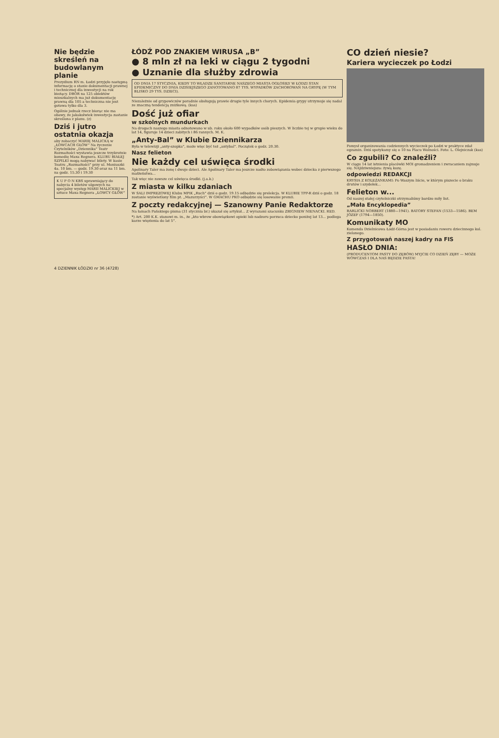Nie będzie skreśleń na budowlanym planie
Prezydium RN m. Łodzi przyjęło następną informację o stanie dokumentacji prawnej i technicznej dla inwestycji na rok bieżący. DBOR na 125 obiektów mieszkalnych ma już dokumentację prawną dla 105 a techniczna nie jest gotowa tylko dla 3.
Ogólnie jednak rzecz biorąc nie ma obawy, że jakakolwiek inwestycja zastanie skreślona z planu. (z)
Dziś i jutro ostatnia okazja
aby zobaczyć MARIĘ MALICKĄ w „ŁOWCACH GŁÓW” Na życzenie Czytelników „Dziennika” Teatr Rozmaitości wystawia jeszcze trzykrotnie komedię Maxa Regnera. KLUBU BIAŁEJ SZPILKI mogą nabywać bilety. W kasie Teatru „Rozmaitości” przy ul. Moniuszki 4a. 10 bm. — godz. 19.30 oraz na 11 bm. na godz. 15.30 i 19.30
K U P O N KBS uprawniający do nabycia 4 biletów ulgowych na specjalny występ MARII MALICKIEJ w sztuce Maxa Regnera „ŁOWCY GŁÓW”
ŁÓDŹ POD ZNAKIEM WIRUSA „B”
● 8 mln zł na leki w ciągu 2 tygodni
● Uznanie dla służby zdrowia
OD DNIA 17 STYCZNIA, KIEDY TO WŁADZE SANITARNE NASZEGO MIASTA OGŁOSIŁY W ŁODZI STAN EPIDEMICZNY DO DNIA DZISIEJSZEGO ZANOTOWANO 87 TYS. WYPADKÓW ZACHOROWAŃ NA GRYPĘ (W TYM BLISKO 29 TYS. DZIECI).
Niezależnie od grypowiczów poradnie obsługują prawie drugie tyle innych chorych. Epidemia grypy utrzymuje się nadal ze znaczną tendencją zniżkową. (kas)
Dość już ofiar
w szkolnych mundurkach
Na drogach naszego miasta odnotowano w ub. roku około 600 wypadków osób pieszych. W liczbie tej w grupie wieku do lat 14, figuruje 14 dzieci zabitych i 86 rannych. M. K.
„Anty-Bal” w Klubie Dziennikarza
Była w telewizji „anty-szopka”, może więc być też „antybal”. Początek o godz. 20.30.
Nasz felieton
Nie każdy cel uświęca środki
Apolinary Taler ma żonę i dwoje dzieci. Ale Apolinary Taler ma jeszcze nadto zobowiązania wobec dziecka z pierwszego małżeństwa...
Tak więc nie zawsze cel uświęca środki. (j.a.k.)
Z miasta w kilku zdaniach
W SALI IMPREZOWEJ Klubu MPiK „Ruch” dziś o godz. 19.15 odbędzie się prelekcja. W KLUBIE TPP-R dziś o godz. 18 zostanie wyświetlony film pt. „Mazurzyści”. W GMACHU PKO odbędzie się losowanie premii.
Z poczty redakcyjnej — Szanowny Panie Redaktorze
Na łamach Pańskiego pisma (31 stycznia br.) ukazał się artykuł... Z wyrazami szacunku ZBIGNIEW NIENACKI. RED.
*) Art. 200 K.K. stanowi m. in., że „kto wbrew obowiązkowi opieki lub nadzoru porzuca dziecko poniżej lat 13... podlega karze więzienia do lat 5”.
CO dzień niesie?
Kariera wycieczek po Łodzi
Pomysł organizowania codziennych wycieczek po Łodzi w praktyce zdał egzamin. Dziś spotykamy się o 10 na Placu Wolności. Foto: L. Olejniczak (kas)
Co zgubili? Co znaleźli?
W ciągu 14 lat istnienia placówki MOI gromadzeniem i zwracaniem zajmuje się. NAJdziwniejsza: żywą kozę.
odpowiedzi REDAKCJI
KRYSIA Z KOLEŻANKAMI: Po Waszym liście, w którym piszecie o braku drutów i szydełek...
Felieton w...
Od naszej stałej czytelniczki otrzymaliśmy bardzo miły list.
„Mała Encyklopedia”
BARLICKI NORBERT (1880—1941). BATORY STEFAN (1533—1586). BEM JÓZEF (1794—1850).
Komunikaty MO
Komenda Dzielnicowa Łódź-Górna jest w posiadaniu roweru dziecinnego kol. zielonego.
Z przygotowań naszej kadry na FIS
HASŁO DNIA:
(PRODUCENTOM PASTY DO ZĘBÓW) MYJCIE CO DZIEŃ ZĘBY — MOŻE WÓWCZAS I DLA NAS BĘDZIE PASTA!
4 DZIENNIK ŁÓDZKI nr 36 (4728)